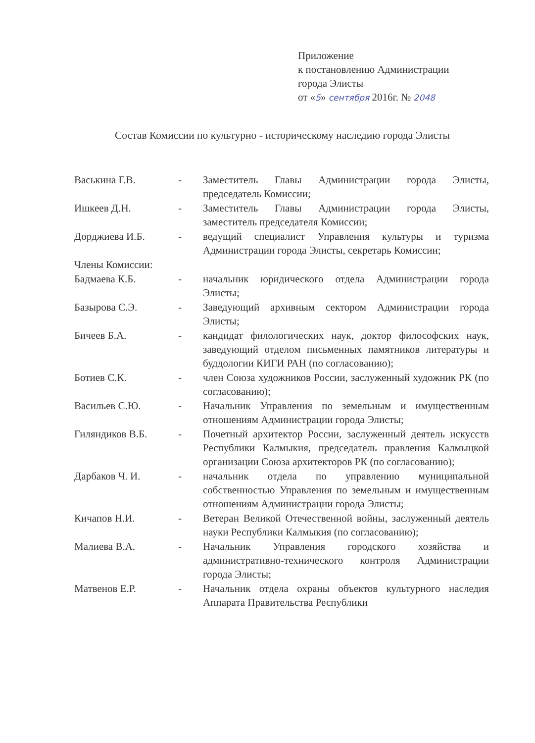Приложение
к постановлению Администрации
города Элисты
от «5» сентября 2016г. № 2048
Состав Комиссии по культурно - историческому наследию города Элисты
| Васькина Г.В. | - | Заместитель Главы Администрации города Элисты, председатель Комиссии; |
| Ишкеев Д.Н. | - | Заместитель Главы Администрации города Элисты, заместитель председателя Комиссии; |
| Дорджиева И.Б. | - | ведущий специалист Управления культуры и туризма Администрации города Элисты, секретарь Комиссии; |
| Члены Комиссии: | | |
| Бадмаева К.Б. | - | начальник юридического отдела Администрации города Элисты; |
| Базырова С.Э. | - | Заведующий архивным сектором Администрации города Элисты; |
| Бичеев Б.А. | - | кандидат филологических наук, доктор философских наук, заведующий отделом письменных памятников литературы и буддологии КИГИ РАН (по согласованию); |
| Ботиев С.К. | - | член Союза художников России, заслуженный художник РК (по согласованию); |
| Васильев С.Ю. | - | Начальник Управления по земельным и имущественным отношениям Администрации города Элисты; |
| Гиляндиков В.Б. | - | Почетный архитектор России, заслуженный деятель искусств Республики Калмыкия, председатель правления Калмыцкой организации Союза архитекторов РК (по согласованию); |
| Дарбаков Ч. И. | - | начальник отдела по управлению муниципальной собственностью Управления по земельным и имущественным отношениям Администрации города Элисты; |
| Кичапов Н.И. | - | Ветеран Великой Отечественной войны, заслуженный деятель науки Республики Калмыкия (по согласованию); |
| Малиева В.А. | - | Начальник Управления городского хозяйства и административно-технического контроля Администрации города Элисты; |
| Матвенов Е.Р. | - | Начальник отдела охраны объектов культурного наследия Аппарата Правительства Республики |